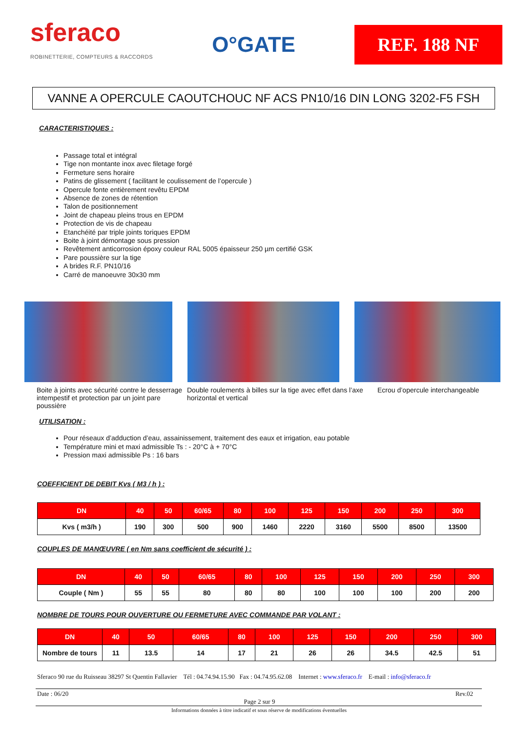sferaco
ROBINETTERIE, COMPTEURS & RACCORDS
O°GATE
REF. 188 NF
VANNE A OPERCULE CAOUTCHOUC NF ACS PN10/16 DIN LONG 3202-F5 FSH
CARACTERISTIQUES :
Passage total et intégral
Tige non montante inox avec filetage forgé
Fermeture sens horaire
Patins de glissement ( facilitant le coulissement de l’opercule )
Opercule fonte entièrement revêtu EPDM
Absence de zones de rétention
Talon de positionnement
Joint de chapeau pleins trous en EPDM
Protection de vis de chapeau
Etanchéité par triple joints toriques EPDM
Boite à joint démontage sous pression
Revêtement anticorrosion époxy couleur RAL 5005 épaisseur 250 µm certifié GSK
Pare poussière sur la tige
A brides R.F. PN10/16
Carré de manoeuvre 30x30 mm
Boite à joints avec sécurité contre le desserrage intempestif et protection par un joint pare poussière
Double roulements à billes sur la tige avec effet dans l’axe horizontal et vertical
Ecrou d’opercule interchangeable
UTILISATION :
Pour réseaux d’adduction d’eau, assainissement, traitement des eaux et irrigation, eau potable
Température mini et maxi admissible Ts : - 20°C à + 70°C
Pression maxi admissible Ps : 16 bars
COEFFICIENT DE DEBIT Kvs ( M3 / h ) :
| DN | 40 | 50 | 60/65 | 80 | 100 | 125 | 150 | 200 | 250 | 300 |
| --- | --- | --- | --- | --- | --- | --- | --- | --- | --- | --- |
| Kvs ( m3/h ) | 190 | 300 | 500 | 900 | 1460 | 2220 | 3160 | 5500 | 8500 | 13500 |
COUPLES DE MANŒUVRE ( en Nm sans coefficient de sécurité ) :
| DN | 40 | 50 | 60/65 | 80 | 100 | 125 | 150 | 200 | 250 | 300 |
| --- | --- | --- | --- | --- | --- | --- | --- | --- | --- | --- |
| Couple ( Nm ) | 55 | 55 | 80 | 80 | 80 | 100 | 100 | 100 | 200 | 200 |
NOMBRE DE TOURS POUR OUVERTURE OU FERMETURE AVEC COMMANDE PAR VOLANT :
| DN | 40 | 50 | 60/65 | 80 | 100 | 125 | 150 | 200 | 250 | 300 |
| --- | --- | --- | --- | --- | --- | --- | --- | --- | --- | --- |
| Nombre de tours | 11 | 13.5 | 14 | 17 | 21 | 26 | 26 | 34.5 | 42.5 | 51 |
Sferaco 90 rue du Ruisseau 38297 St Quentin Fallavier Tél : 04.74.94.15.90 Fax : 04.74.95.62.08 Internet : www.sferaco.fr E-mail : info@sferaco.fr
Date : 06/20 Rev.02
Page 2 sur 9
Informations données à titre indicatif et sous réserve de modifications éventuelles